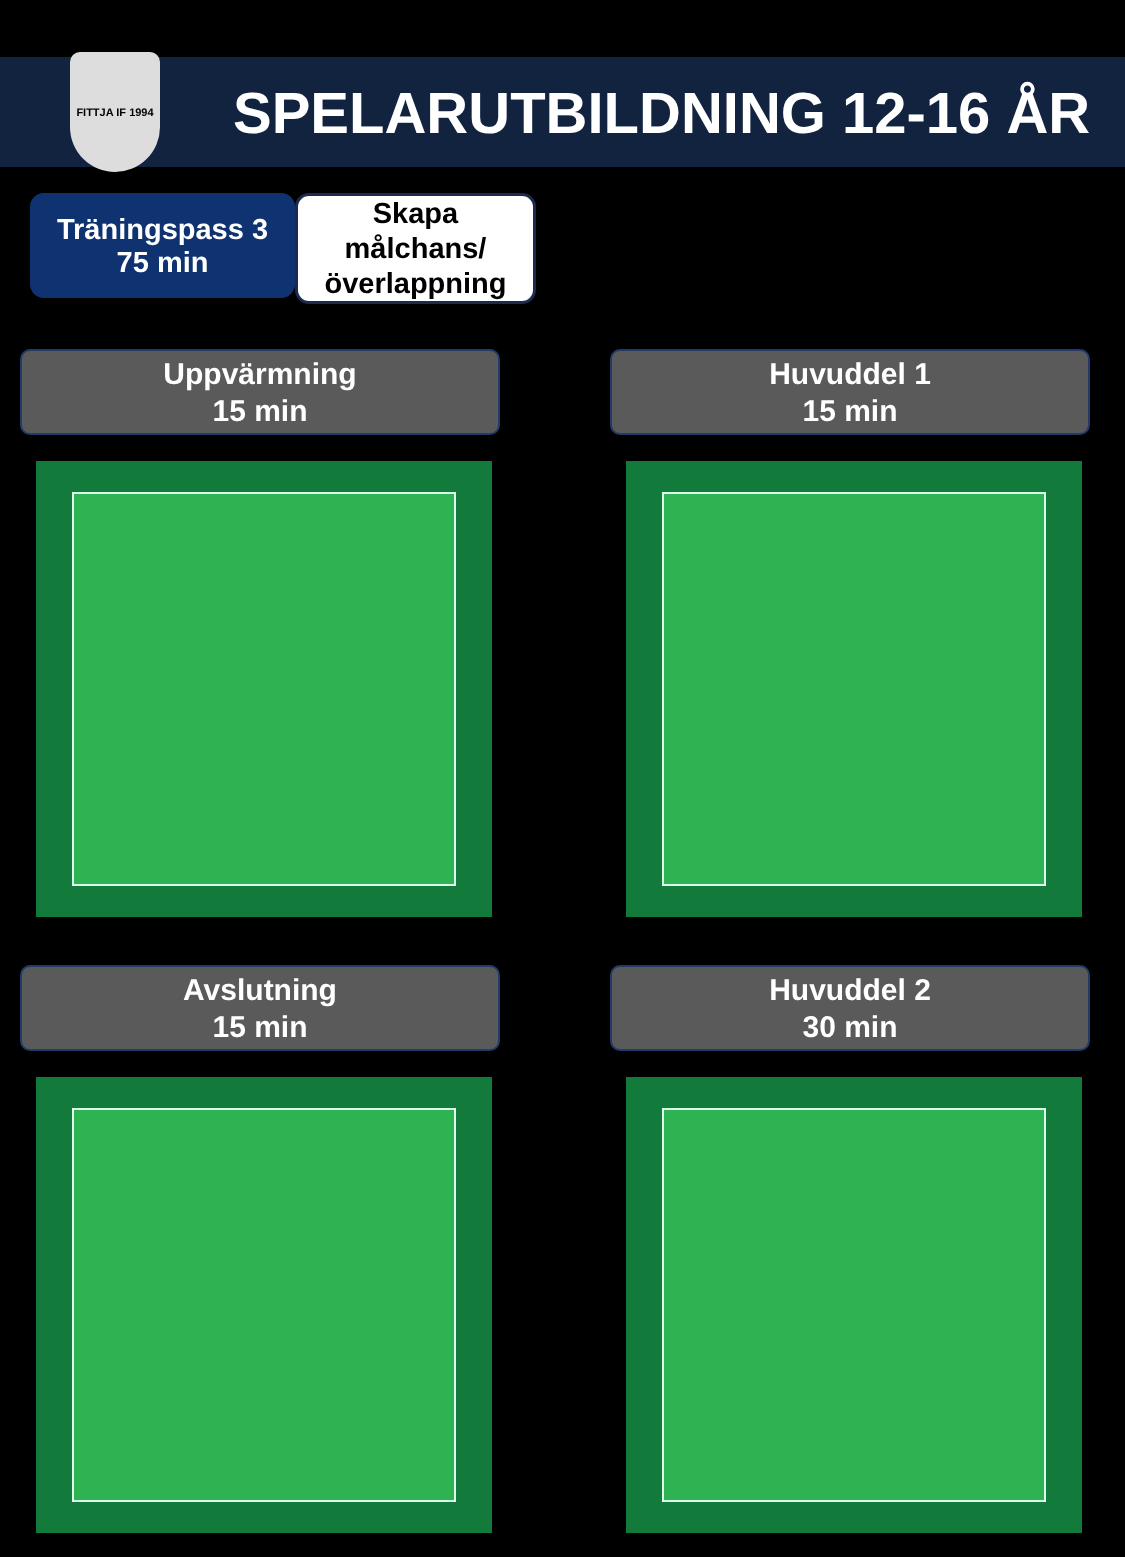FITTJA IF 1994
SPELARUTBILDNING 12-16 ÅR
Träningspass 3
75 min
Skapa målchans/ överlappning
Uppvärmning
15 min
Huvuddel 1
15 min
Avslutning
15 min
Huvuddel 2
30 min